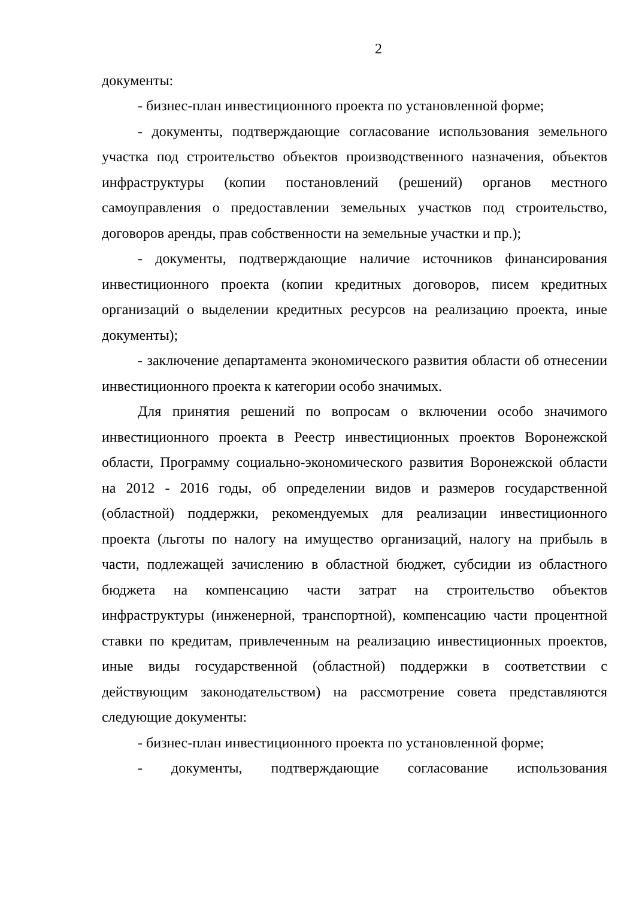2
документы:
- бизнес-план инвестиционного проекта по установленной форме;
- документы, подтверждающие согласование использования земельного участка под строительство объектов производственного назначения, объектов инфраструктуры (копии постановлений (решений) органов местного самоуправления о предоставлении земельных участков под строительство, договоров аренды, прав собственности на земельные участки и пр.);
- документы, подтверждающие наличие источников финансирования инвестиционного проекта (копии кредитных договоров, писем кредитных организаций о выделении кредитных ресурсов на реализацию проекта, иные документы);
- заключение департамента экономического развития области об отнесении инвестиционного проекта к категории особо значимых.
Для принятия решений по вопросам о включении особо значимого инвестиционного проекта в Реестр инвестиционных проектов Воронежской области, Программу социально-экономического развития Воронежской области на 2012 - 2016 годы, об определении видов и размеров государственной (областной) поддержки, рекомендуемых для реализации инвестиционного проекта (льготы по налогу на имущество организаций, налогу на прибыль в части, подлежащей зачислению в областной бюджет, субсидии из областного бюджета на компенсацию части затрат на строительство объектов инфраструктуры (инженерной, транспортной), компенсацию части процентной ставки по кредитам, привлеченным на реализацию инвестиционных проектов, иные виды государственной (областной) поддержки в соответствии с действующим законодательством) на рассмотрение совета представляются следующие документы:
- бизнес-план инвестиционного проекта по установленной форме;
- документы, подтверждающие согласование использования